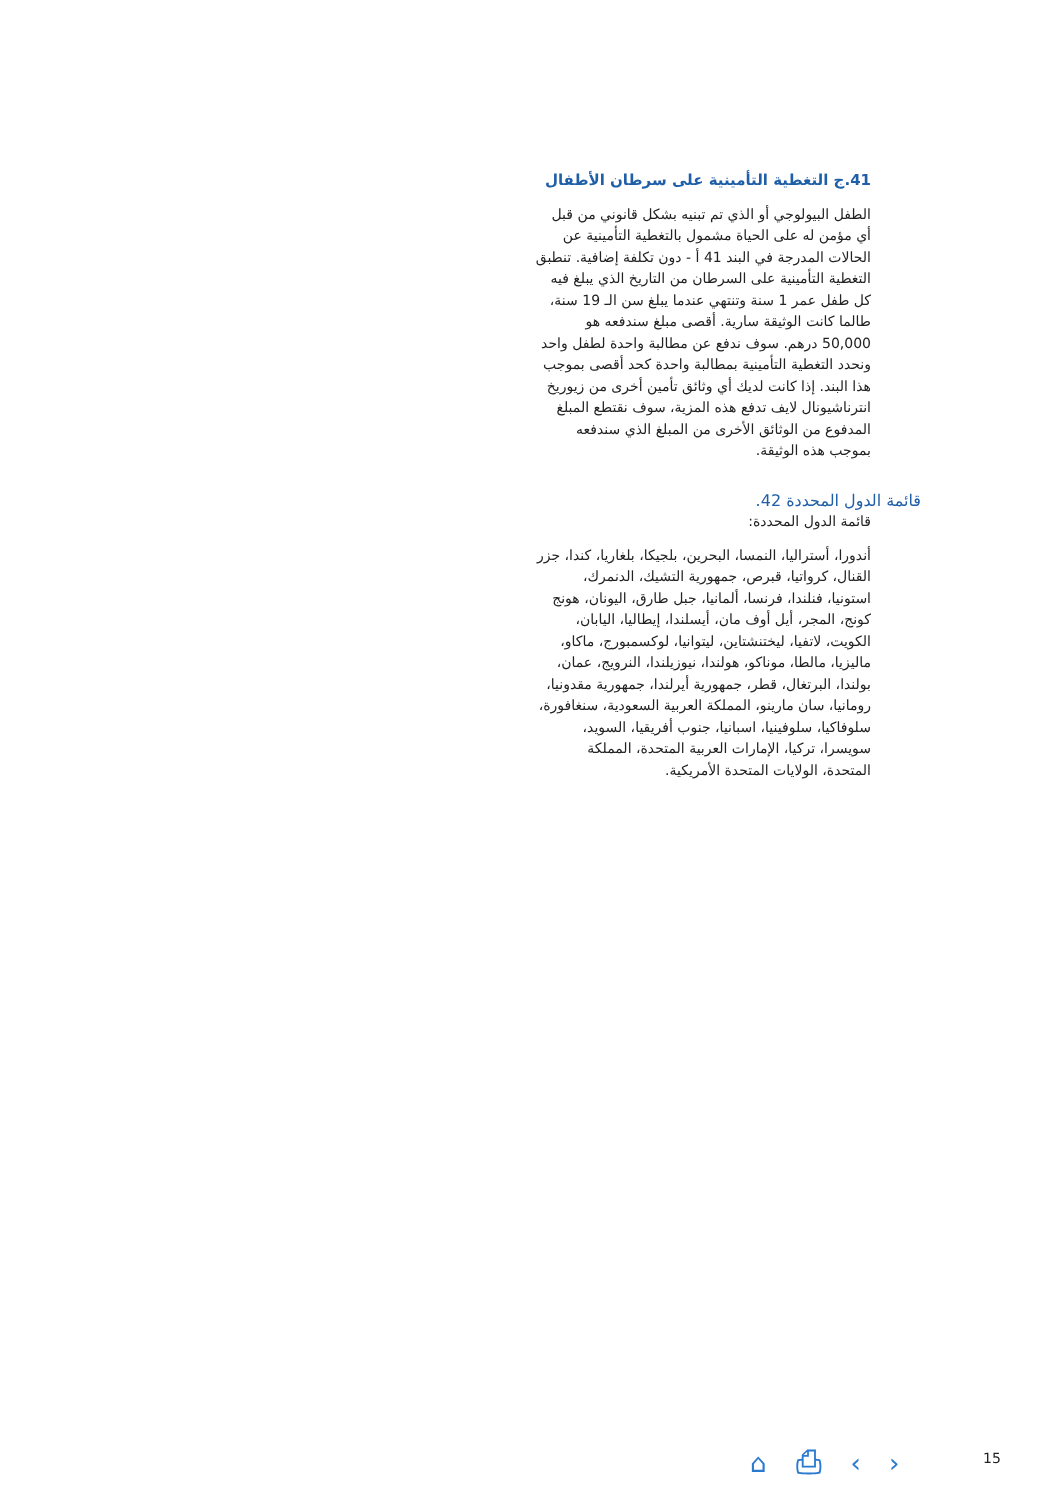41.ج التغطية التأمينية على سرطان الأطفال
الطفل البيولوجي أو الذي تم تبنيه بشكل قانوني من قبل أي مؤمن له على الحياة مشمول بالتغطية التأمينية عن الحالات المدرجة في البند 41 أ - دون تكلفة إضافية. تنطبق التغطية التأمينية على السرطان من التاريخ الذي يبلغ فيه كل طفل عمر 1 سنة وتنتهي عندما يبلغ سن الـ 19 سنة، طالما كانت الوثيقة سارية. أقصى مبلغ سندفعه هو 50,000 درهم. سوف ندفع عن مطالبة واحدة لطفل واحد ونحدد التغطية التأمينية بمطالبة واحدة كحد أقصى بموجب هذا البند. إذا كانت لديك أي وثائق تأمين أخرى من زيوريخ انترناشيونال لايف تدفع هذه المزية، سوف نقتطع المبلغ المدفوع من الوثائق الأخرى من المبلغ الذي سندفعه بموجب هذه الوثيقة.
قائمة الدول المحددة 42.
قائمة الدول المحددة:
أندورا، أستراليا، النمسا، البحرين، بلجيكا، بلغاريا، كندا، جزر القنال، كرواتيا، قبرص، جمهورية التشيك، الدنمرك، استونيا، فنلندا، فرنسا، ألمانيا، جبل طارق، اليونان، هونج كونج، المجر، أيل أوف مان، أيسلندا، إيطاليا، اليابان، الكويت، لاتفيا، ليختنشتاين، ليتوانيا، لوكسمبورج، ماكاو، ماليزيا، مالطا، موناكو، هولندا، نيوزيلندا، النرويج، عمان، بولندا، البرتغال، قطر، جمهورية أيرلندا، جمهورية مقدونيا، رومانيا، سان مارينو، المملكة العربية السعودية، سنغافورة، سلوفاكيا، سلوفينيا، اسبانيا، جنوب أفريقيا، السويد، سويسرا، تركيا، الإمارات العربية المتحدة، المملكة المتحدة، الولايات المتحدة الأمريكية.
⌂ ⎙ ‹ › 15